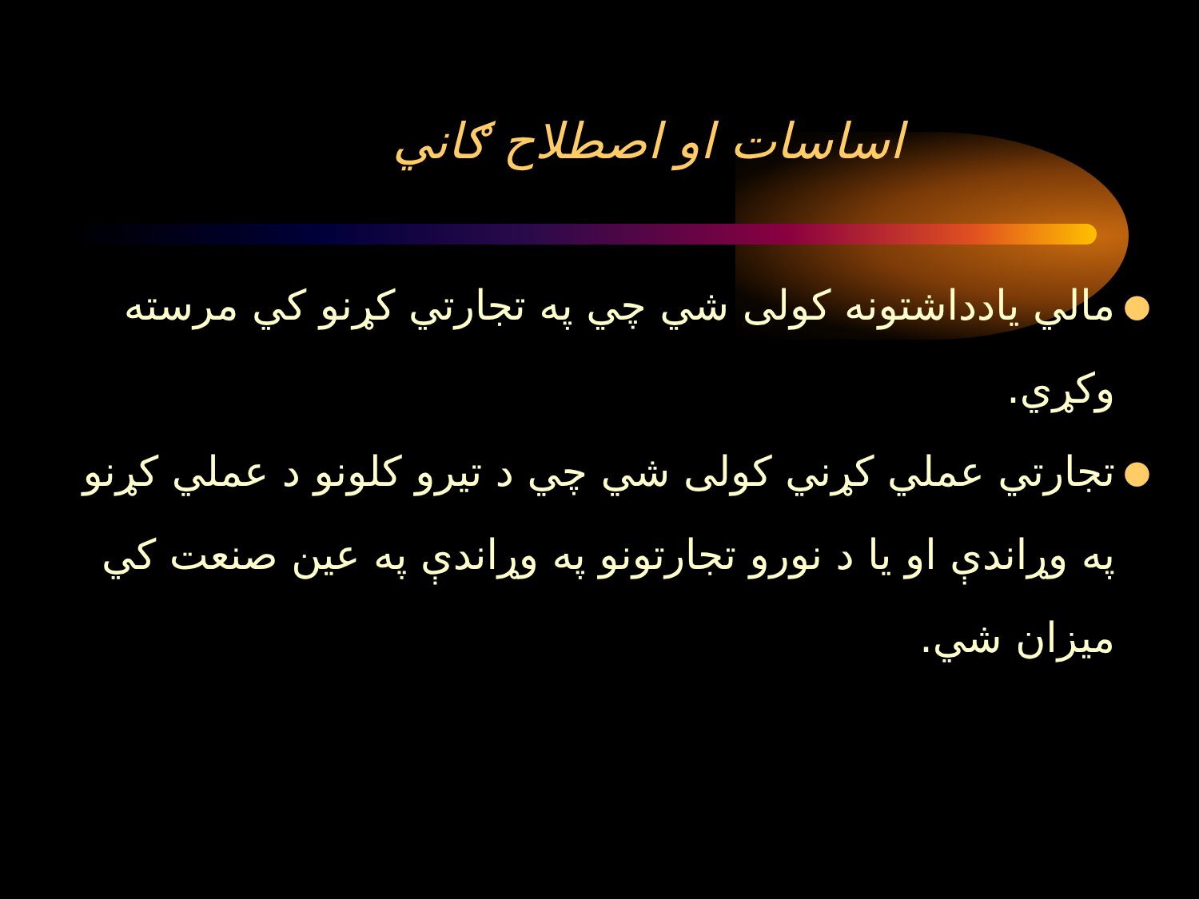اساسات او اصطلاح ګاني
● مالي يادداشتونه کولی شي چي په تجارتي کړنو کي مرسته وکړي.
● تجارتي عملي کړني کولی شي چي د تيرو کلونو د عملي کړنو په وړاندې او يا د نورو تجارتونو په وړاندې په عين صنعت کي ميزان شي.